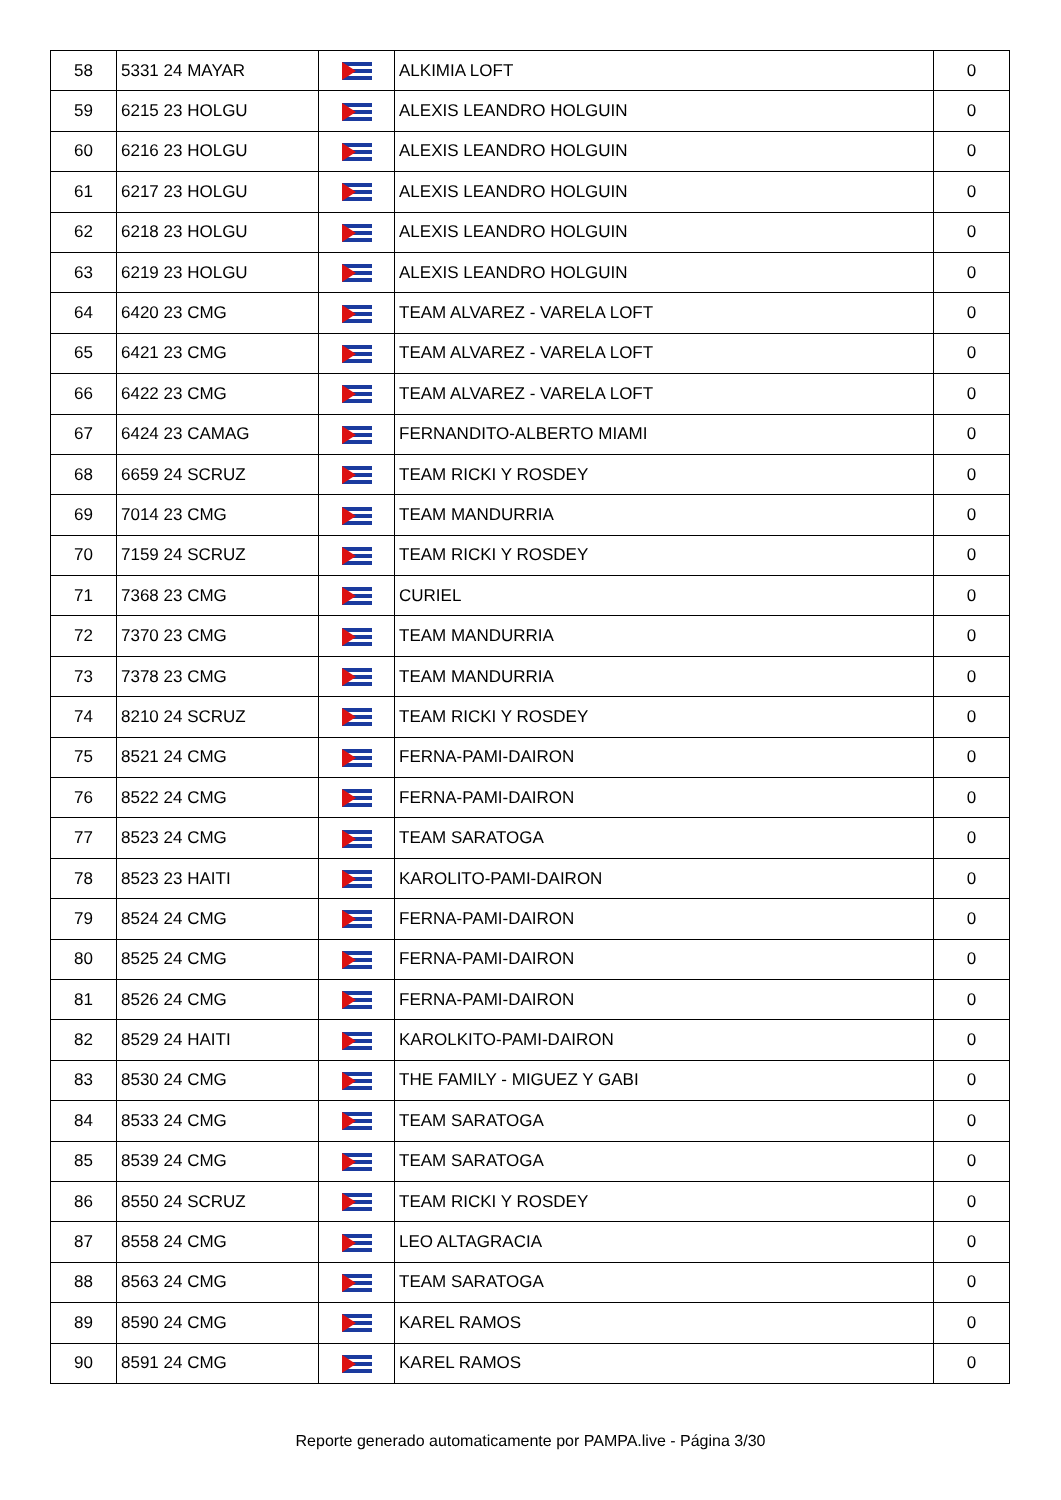| 58 | 5331 24 MAYAR | | ALKIMIA LOFT | 0 |
| 59 | 6215 23 HOLGU | | ALEXIS LEANDRO HOLGUIN | 0 |
| 60 | 6216 23 HOLGU | | ALEXIS LEANDRO HOLGUIN | 0 |
| 61 | 6217 23 HOLGU | | ALEXIS LEANDRO HOLGUIN | 0 |
| 62 | 6218 23 HOLGU | | ALEXIS LEANDRO HOLGUIN | 0 |
| 63 | 6219 23 HOLGU | | ALEXIS LEANDRO HOLGUIN | 0 |
| 64 | 6420 23 CMG | | TEAM ALVAREZ - VARELA LOFT | 0 |
| 65 | 6421 23 CMG | | TEAM ALVAREZ - VARELA LOFT | 0 |
| 66 | 6422 23 CMG | | TEAM ALVAREZ - VARELA LOFT | 0 |
| 67 | 6424 23 CAMAG | | FERNANDITO-ALBERTO MIAMI | 0 |
| 68 | 6659 24 SCRUZ | | TEAM RICKI Y ROSDEY | 0 |
| 69 | 7014 23 CMG | | TEAM MANDURRIA | 0 |
| 70 | 7159 24 SCRUZ | | TEAM RICKI Y ROSDEY | 0 |
| 71 | 7368 23 CMG | | CURIEL | 0 |
| 72 | 7370 23 CMG | | TEAM MANDURRIA | 0 |
| 73 | 7378 23 CMG | | TEAM MANDURRIA | 0 |
| 74 | 8210 24 SCRUZ | | TEAM RICKI Y ROSDEY | 0 |
| 75 | 8521 24 CMG | | FERNA-PAMI-DAIRON | 0 |
| 76 | 8522 24 CMG | | FERNA-PAMI-DAIRON | 0 |
| 77 | 8523 24 CMG | | TEAM SARATOGA | 0 |
| 78 | 8523 23 HAITI | | KAROLITO-PAMI-DAIRON | 0 |
| 79 | 8524 24 CMG | | FERNA-PAMI-DAIRON | 0 |
| 80 | 8525 24 CMG | | FERNA-PAMI-DAIRON | 0 |
| 81 | 8526 24 CMG | | FERNA-PAMI-DAIRON | 0 |
| 82 | 8529 24 HAITI | | KAROLKITO-PAMI-DAIRON | 0 |
| 83 | 8530 24 CMG | | THE FAMILY - MIGUEZ Y GABI | 0 |
| 84 | 8533 24 CMG | | TEAM SARATOGA | 0 |
| 85 | 8539 24 CMG | | TEAM SARATOGA | 0 |
| 86 | 8550 24 SCRUZ | | TEAM RICKI Y ROSDEY | 0 |
| 87 | 8558 24 CMG | | LEO ALTAGRACIA | 0 |
| 88 | 8563 24 CMG | | TEAM SARATOGA | 0 |
| 89 | 8590 24 CMG | | KAREL RAMOS | 0 |
| 90 | 8591 24 CMG | | KAREL RAMOS | 0 |
Reporte generado automaticamente por PAMPA.live - Página 3/30